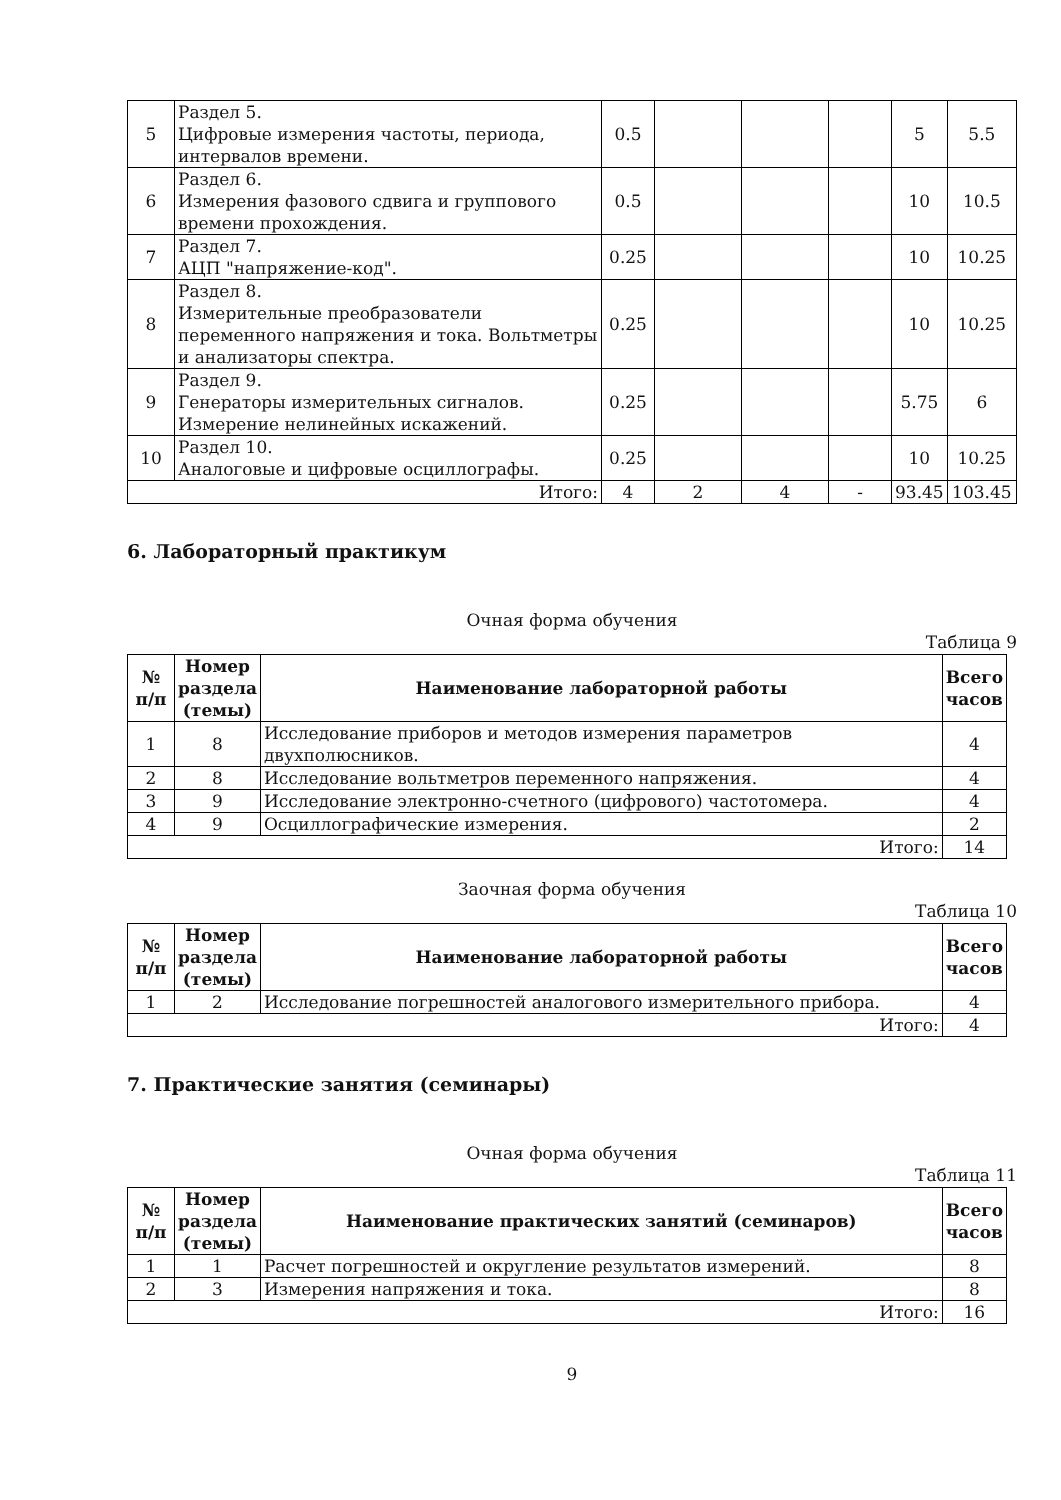| 5 | Раздел 5. Цифровые измерения частоты, периода, интервалов времени. | 0.5 | | | | 5 | 5.5 |
| 6 | Раздел 6. Измерения фазового сдвига и группового времени прохождения. | 0.5 | | | | 10 | 10.5 |
| 7 | Раздел 7. АЦП "напряжение-код". | 0.25 | | | | 10 | 10.25 |
| 8 | Раздел 8. Измерительные преобразователи переменного напряжения и тока. Вольтметры и анализаторы спектра. | 0.25 | | | | 10 | 10.25 |
| 9 | Раздел 9. Генераторы измерительных сигналов. Измерение нелинейных искажений. | 0.25 | | | | 5.75 | 6 |
| 10 | Раздел 10. Аналоговые и цифровые осциллографы. | 0.25 | | | | 10 | 10.25 |
| Итого: | | 4 | 2 | 4 | - | 93.45 | 103.45 |
6. Лабораторный практикум
Очная форма обучения
Таблица 9
| № п/п | Номер раздела (темы) | Наименование лабораторной работы | Всего часов |
| --- | --- | --- | --- |
| 1 | 8 | Исследование приборов и методов измерения параметров двухполюсников. | 4 |
| 2 | 8 | Исследование вольтметров переменного напряжения. | 4 |
| 3 | 9 | Исследование электронно-счетного (цифрового) частотомера. | 4 |
| 4 | 9 | Осциллографические измерения. | 2 |
| Итого: | | | 14 |
Заочная форма обучения
Таблица 10
| № п/п | Номер раздела (темы) | Наименование лабораторной работы | Всего часов |
| --- | --- | --- | --- |
| 1 | 2 | Исследование погрешностей аналогового измерительного прибора. | 4 |
| Итого: | | | 4 |
7. Практические занятия (семинары)
Очная форма обучения
Таблица 11
| № п/п | Номер раздела (темы) | Наименование практических занятий (семинаров) | Всего часов |
| --- | --- | --- | --- |
| 1 | 1 | Расчет погрешностей и округление результатов измерений. | 8 |
| 2 | 3 | Измерения напряжения и тока. | 8 |
| Итого: | | | 16 |
9